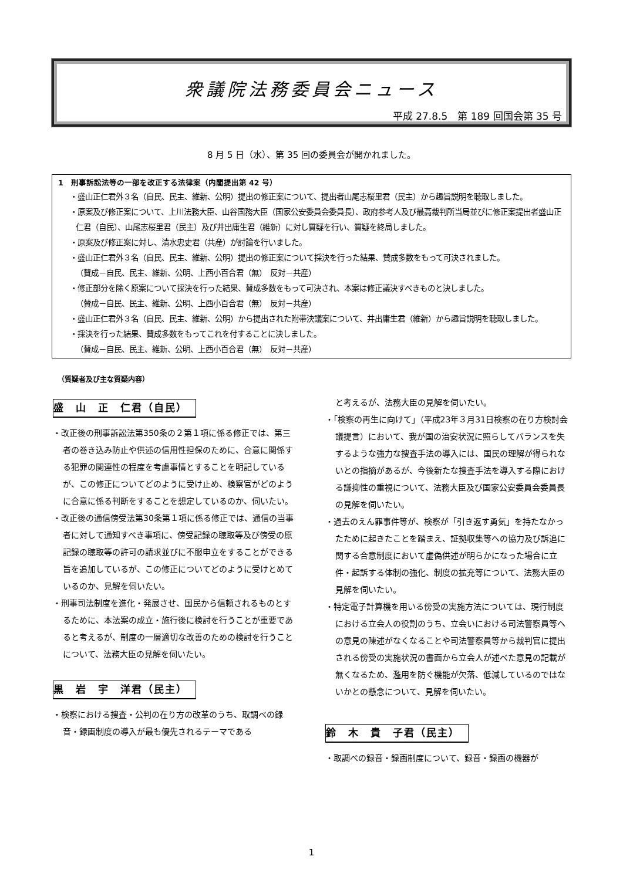衆議院法務委員会ニュース
平成 27.8.5　第 189 回国会第 35 号
8 月 5 日（水）、第 35 回の委員会が開かれました。
1　刑事訴訟法等の一部を改正する法律案（内閣提出第 42 号）
・盛山正仁君外３名（自民、民主、維新、公明）提出の修正案について、提出者山尾志桜里君（民主）から趣旨説明を聴取しました。
・原案及び修正案について、上川法務大臣、山谷国務大臣（国家公安委員会委員長）、政府参考人及び最高裁判所当局並びに修正案提出者盛山正仁君（自民）、山尾志桜里君（民主）及び井出庸生君（維新）に対し質疑を行い、質疑を終局しました。
・原案及び修正案に対し、清水忠史君（共産）が討論を行いました。
・盛山正仁君外３名（自民、民主、維新、公明）提出の修正案について採決を行った結果、賛成多数をもって可決されました。
（賛成－自民、民主、維新、公明、上西小百合君（無）　反対－共産）
・修正部分を除く原案について採決を行った結果、賛成多数をもって可決され、本案は修正議決すべきものと決しました。
（賛成－自民、民主、維新、公明、上西小百合君（無）　反対－共産）
・盛山正仁君外３名（自民、民主、維新、公明）から提出された附帯決議案について、井出庸生君（維新）から趣旨説明を聴取しました。
・採決を行った結果、賛成多数をもってこれを付することに決しました。
（賛成－自民、民主、維新、公明、上西小百合君（無）　反対－共産）
（質疑者及び主な質疑内容）
盛　山　正　仁君（自民）
・改正後の刑事訴訟法第350条の２第１項に係る修正では、第三者の巻き込み防止や供述の信用性担保のために、合意に関係する犯罪の関連性の程度を考慮事情とすることを明記しているが、この修正についてどのように受け止め、検察官がどのように合意に係る判断をすることを想定しているのか、伺いたい。
・改正後の通信傍受法第30条第１項に係る修正では、通信の当事者に対して通知すべき事項に、傍受記録の聴取等及び傍受の原記録の聴取等の許可の請求並びに不服申立をすることができる旨を追加しているが、この修正についてどのように受けとめているのか、見解を伺いたい。
・刑事司法制度を進化・発展させ、国民から信頼されるものとするために、本法案の成立・施行後に検討を行うことが重要であると考えるが、制度の一層適切な改善のための検討を行うことについて、法務大臣の見解を伺いたい。
黒　岩　宇　洋君（民主）
・検察における捜査・公判の在り方の改革のうち、取調べの録音・録画制度の導入が最も優先されるテーマである
と考えるが、法務大臣の見解を伺いたい。
・「検察の再生に向けて」（平成23年３月31日検察の在り方検討会議提言）において、我が国の治安状況に照らしてバランスを失するような強力な捜査手法の導入には、国民の理解が得られないとの指摘があるが、今後新たな捜査手法を導入する際における謙抑性の重視について、法務大臣及び国家公安委員会委員長の見解を伺いたい。
・過去のえん罪事件等が、検察が「引き返す勇気」を持たなかったために起きたことを踏まえ、証拠収集等への協力及び訴追に関する合意制度において虚偽供述が明らかになった場合に立件・起訴する体制の強化、制度の拡充等について、法務大臣の見解を伺いたい。
・特定電子計算機を用いる傍受の実施方法については、現行制度における立会人の役割のうち、立会いにおける司法警察員等への意見の陳述がなくなることや司法警察員等から裁判官に提出される傍受の実施状況の書面から立会人が述べた意見の記載が無くなるため、濫用を防ぐ機能が欠落、低減しているのではないかとの懸念について、見解を伺いたい。
鈴　木　貴　子君（民主）
・取調べの録音・録画制度について、録音・録画の機器が
1